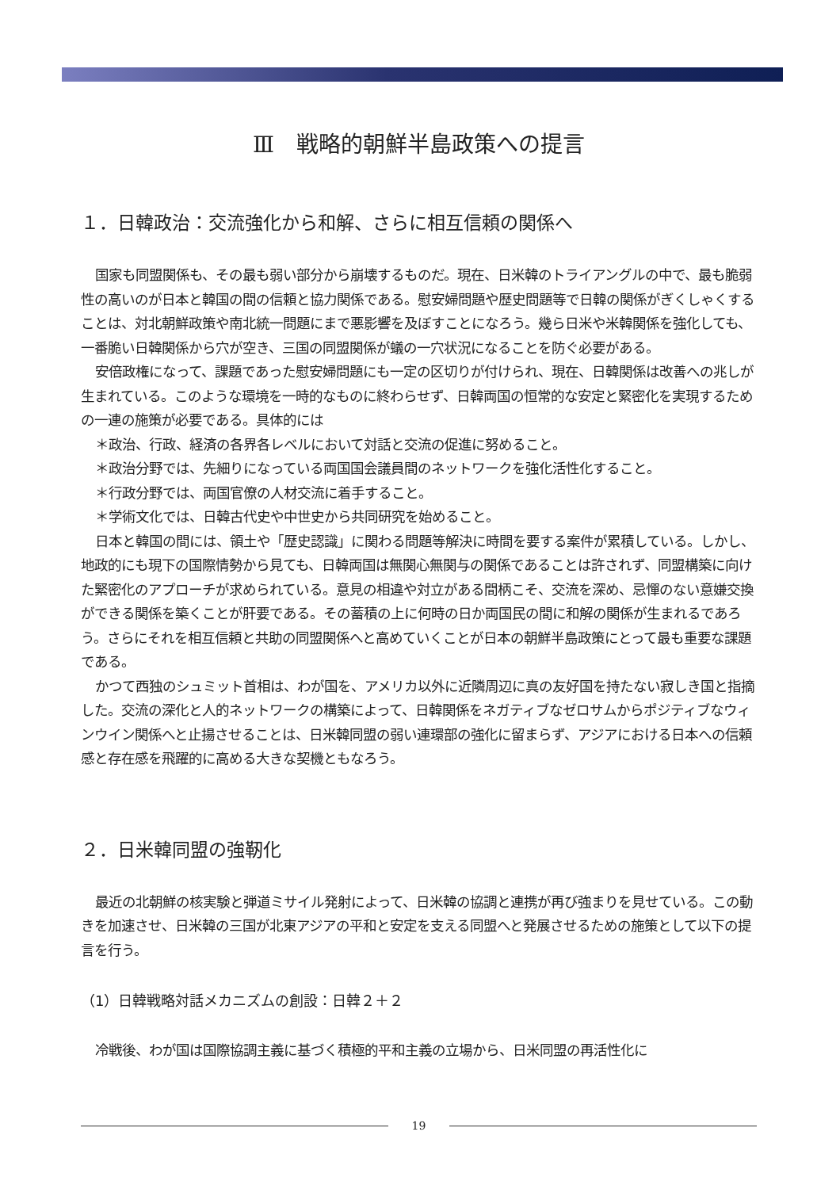Ⅲ　戦略的朝鮮半島政策への提言
１．日韓政治：交流強化から和解、さらに相互信頼の関係へ
国家も同盟関係も、その最も弱い部分から崩壊するものだ。現在、日米韓のトライアングルの中で、最も脆弱性の高いのが日本と韓国の間の信頼と協力関係である。慰安婦問題や歴史問題等で日韓の関係がぎくしゃくすることは、対北朝鮮政策や南北統一問題にまで悪影響を及ぼすことになろう。幾ら日米や米韓関係を強化しても、一番脆い日韓関係から穴が空き、三国の同盟関係が蟻の一穴状況になることを防ぐ必要がある。
安倍政権になって、課題であった慰安婦問題にも一定の区切りが付けられ、現在、日韓関係は改善への兆しが生まれている。このような環境を一時的なものに終わらせず、日韓両国の恒常的な安定と緊密化を実現するための一連の施策が必要である。具体的には
＊政治、行政、経済の各界各レベルにおいて対話と交流の促進に努めること。
＊政治分野では、先細りになっている両国国会議員間のネットワークを強化活性化すること。
＊行政分野では、両国官僚の人材交流に着手すること。
＊学術文化では、日韓古代史や中世史から共同研究を始めること。
日本と韓国の間には、領土や「歴史認識」に関わる問題等解決に時間を要する案件が累積している。しかし、地政的にも現下の国際情勢から見ても、日韓両国は無関心無関与の関係であることは許されず、同盟構築に向けた緊密化のアプローチが求められている。意見の相違や対立がある間柄こそ、交流を深め、忌憚のない意嫌交換ができる関係を築くことが肝要である。その蓄積の上に何時の日か両国民の間に和解の関係が生まれるであろう。さらにそれを相互信頼と共助の同盟関係へと高めていくことが日本の朝鮮半島政策にとって最も重要な課題である。
かつて西独のシュミット首相は、わが国を、アメリカ以外に近隣周辺に真の友好国を持たない寂しき国と指摘した。交流の深化と人的ネットワークの構築によって、日韓関係をネガティブなゼロサムからポジティブなウィンウイン関係へと止揚させることは、日米韓同盟の弱い連環部の強化に留まらず、アジアにおける日本への信頼感と存在感を飛躍的に高める大きな契機ともなろう。
２．日米韓同盟の強靭化
最近の北朝鮮の核実験と弾道ミサイル発射によって、日米韓の協調と連携が再び強まりを見せている。この動きを加速させ、日米韓の三国が北東アジアの平和と安定を支える同盟へと発展させるための施策として以下の提言を行う。
（1）日韓戦略対話メカニズムの創設：日韓２＋２
冷戦後、わが国は国際協調主義に基づく積極的平和主義の立場から、日米同盟の再活性化に
19